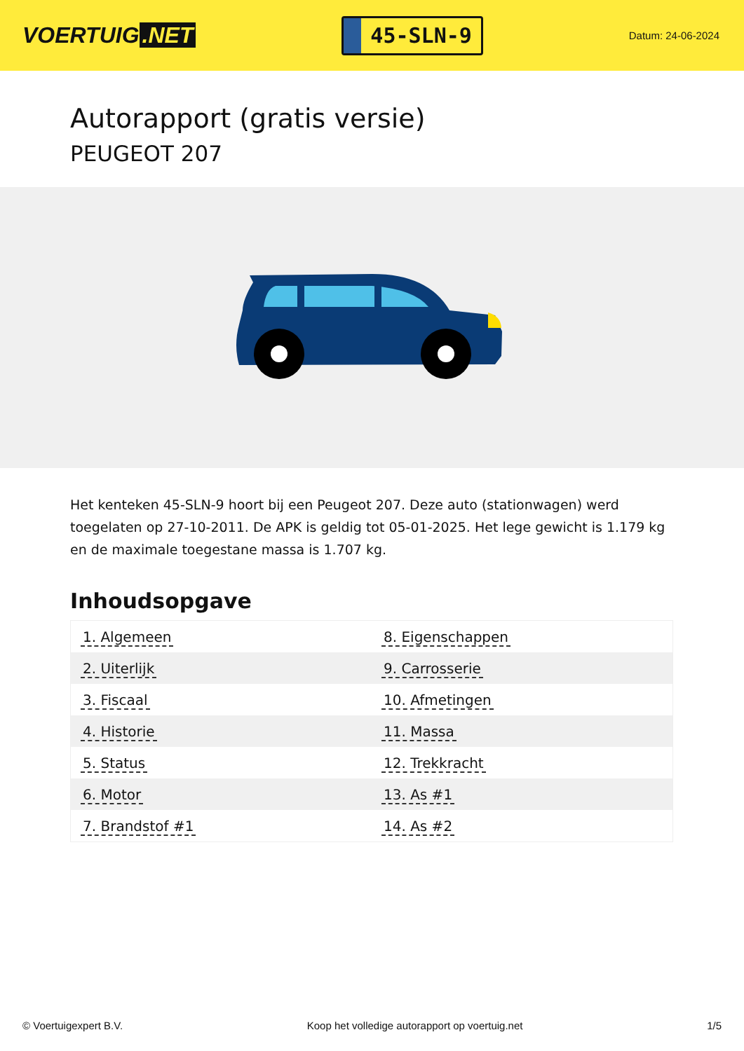VOERTUIG.NET
45-SLN-9
Datum: 24-06-2024
Autorapport (gratis versie)
PEUGEOT 207
Het kenteken 45-SLN-9 hoort bij een Peugeot 207. Deze auto (stationwagen) werd toegelaten op 27-10-2011. De APK is geldig tot 05-01-2025. Het lege gewicht is 1.179 kg en de maximale toegestane massa is 1.707 kg.
Inhoudsopgave
| 1. Algemeen | 8. Eigenschappen |
| 2. Uiterlijk | 9. Carrosserie |
| 3. Fiscaal | 10. Afmetingen |
| 4. Historie | 11. Massa |
| 5. Status | 12. Trekkracht |
| 6. Motor | 13. As #1 |
| 7. Brandstof #1 | 14. As #2 |
© Voertuigexpert B.V. Koop het volledige autorapport op voertuig.net 1/5